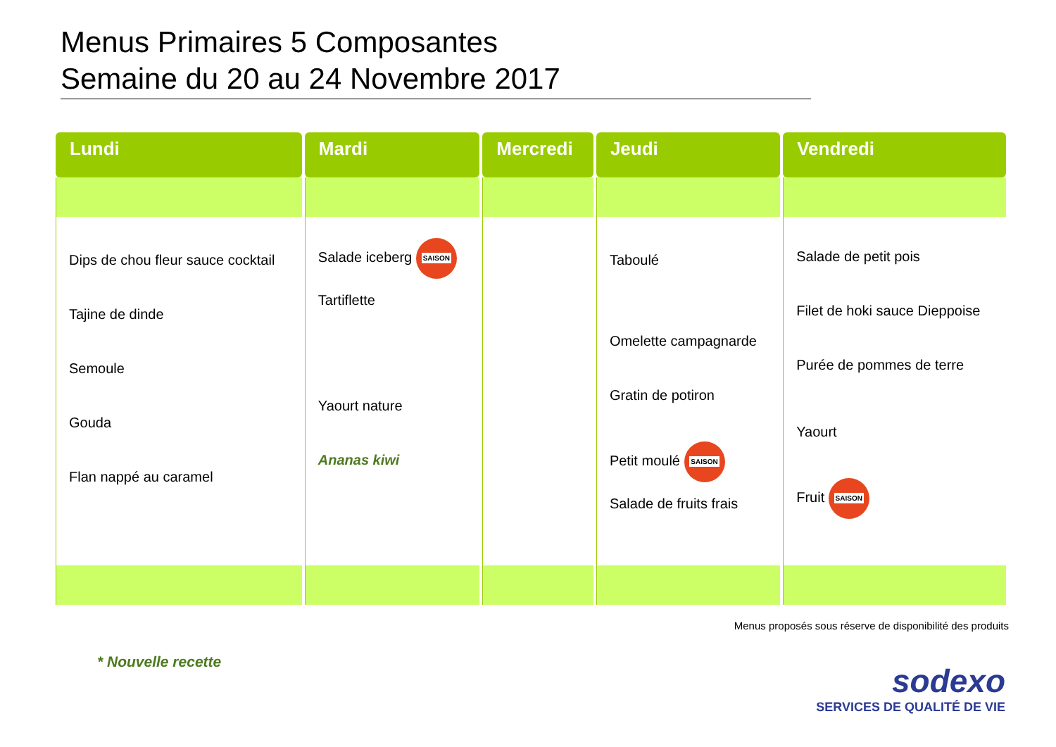Menus Primaires 5 Composantes
Semaine du 20 au 24 Novembre 2017
| Lundi | Mardi | Mercredi | Jeudi | Vendredi |
| --- | --- | --- | --- | --- |
| Dips de chou fleur sauce cocktail Tajine de dinde Semoule Gouda Flan nappé au caramel | Salade iceberg SAISON Tartiflette Yaourt nature Ananas kiwi | | Taboulé Omelette campagnarde Gratin de potiron Petit moulé SAISON Salade de fruits frais | Salade de petit pois Filet de hoki sauce Dieppoise Purée de pommes de terre Yaourt Fruit SAISON |
Menus proposés sous réserve de disponibilité des produits
* Nouvelle recette
sodexo
SERVICES DE QUALITÉ DE VIE